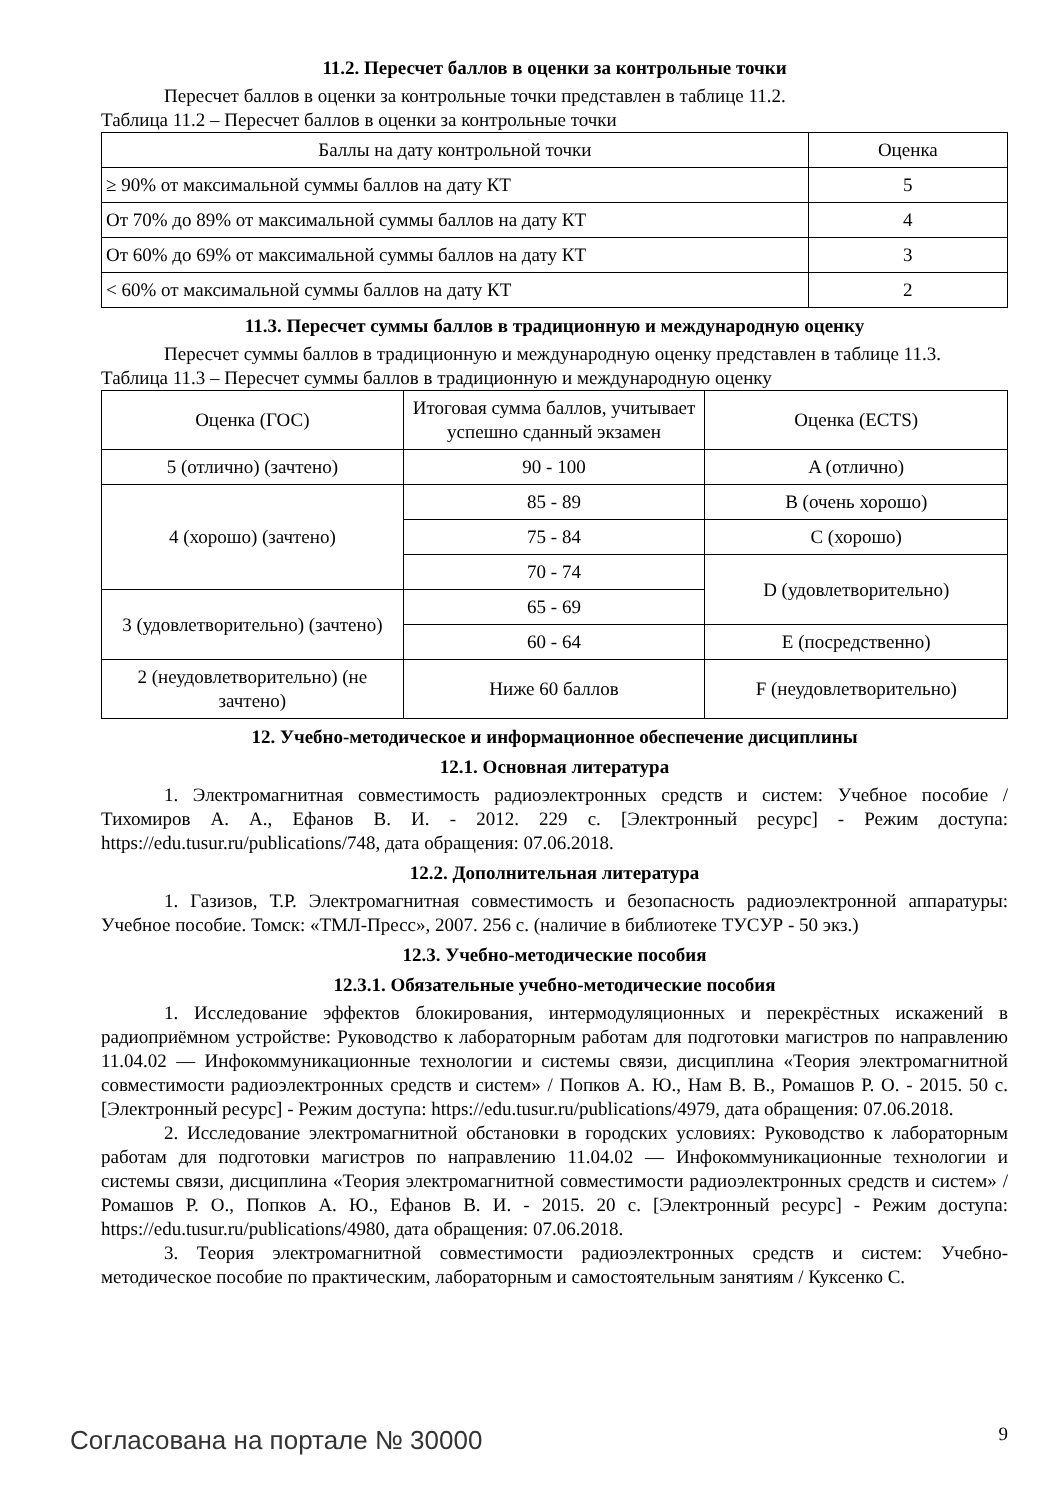11.2. Пересчет баллов в оценки за контрольные точки
Пересчет баллов в оценки за контрольные точки представлен в таблице 11.2.
Таблица 11.2 – Пересчет баллов в оценки за контрольные точки
| Баллы на дату контрольной точки | Оценка |
| ≥ 90% от максимальной суммы баллов на дату КТ | 5 |
| От 70% до 89% от максимальной суммы баллов на дату КТ | 4 |
| От 60% до 69% от максимальной суммы баллов на дату КТ | 3 |
| < 60% от максимальной суммы баллов на дату КТ | 2 |
11.3. Пересчет суммы баллов в традиционную и международную оценку
Пересчет суммы баллов в традиционную и международную оценку представлен в таблице 11.3.
Таблица 11.3 – Пересчет суммы баллов в традиционную и международную оценку
| Оценка (ГОС) | Итоговая сумма баллов, учитывает успешно сданный экзамен | Оценка (ECTS) |
| 5 (отлично) (зачтено) | 90 - 100 | A (отлично) |
| 4 (хорошо) (зачтено) | 85 - 89 | B (очень хорошо) |
| | 75 - 84 | C (хорошо) |
| | 70 - 74 | D (удовлетворительно) |
| 3 (удовлетворительно) (зачтено) | 65 - 69 | |
| | 60 - 64 | E (посредственно) |
| 2 (неудовлетворительно) (не зачтено) | Ниже 60 баллов | F (неудовлетворительно) |
12. Учебно-методическое и информационное обеспечение дисциплины
12.1. Основная литература
1. Электромагнитная совместимость радиоэлектронных средств и систем: Учебное пособие / Тихомиров А. А., Ефанов В. И. - 2012. 229 с. [Электронный ресурс] - Режим доступа: https://edu.tusur.ru/publications/748, дата обращения: 07.06.2018.
12.2. Дополнительная литература
1. Газизов, Т.Р. Электромагнитная совместимость и безопасность радиоэлектронной аппаратуры: Учебное пособие. Томск: «ТМЛ-Пресс», 2007. 256 с. (наличие в библиотеке ТУСУР - 50 экз.)
12.3. Учебно-методические пособия
12.3.1. Обязательные учебно-методические пособия
1. Исследование эффектов блокирования, интермодуляционных и перекрёстных искажений в радиоприёмном устройстве: Руководство к лабораторным работам для подготовки магистров по направлению 11.04.02 — Инфокоммуникационные технологии и системы связи, дисциплина «Теория электромагнитной совместимости радиоэлектронных средств и систем» / Попков А. Ю., Нам В. В., Ромашов Р. О. - 2015. 50 с. [Электронный ресурс] - Режим доступа: https://edu.tusur.ru/publications/4979, дата обращения: 07.06.2018.
2. Исследование электромагнитной обстановки в городских условиях: Руководство к лабораторным работам для подготовки магистров по направлению 11.04.02 — Инфокоммуникационные технологии и системы связи, дисциплина «Теория электромагнитной совместимости радиоэлектронных средств и систем» / Ромашов Р. О., Попков А. Ю., Ефанов В. И. - 2015. 20 с. [Электронный ресурс] - Режим доступа: https://edu.tusur.ru/publications/4980, дата обращения: 07.06.2018.
3. Теория электромагнитной совместимости радиоэлектронных средств и систем: Учебно-методическое пособие по практическим, лабораторным и самостоятельным занятиям / Куксенко С.
Согласована на портале № 30000 9